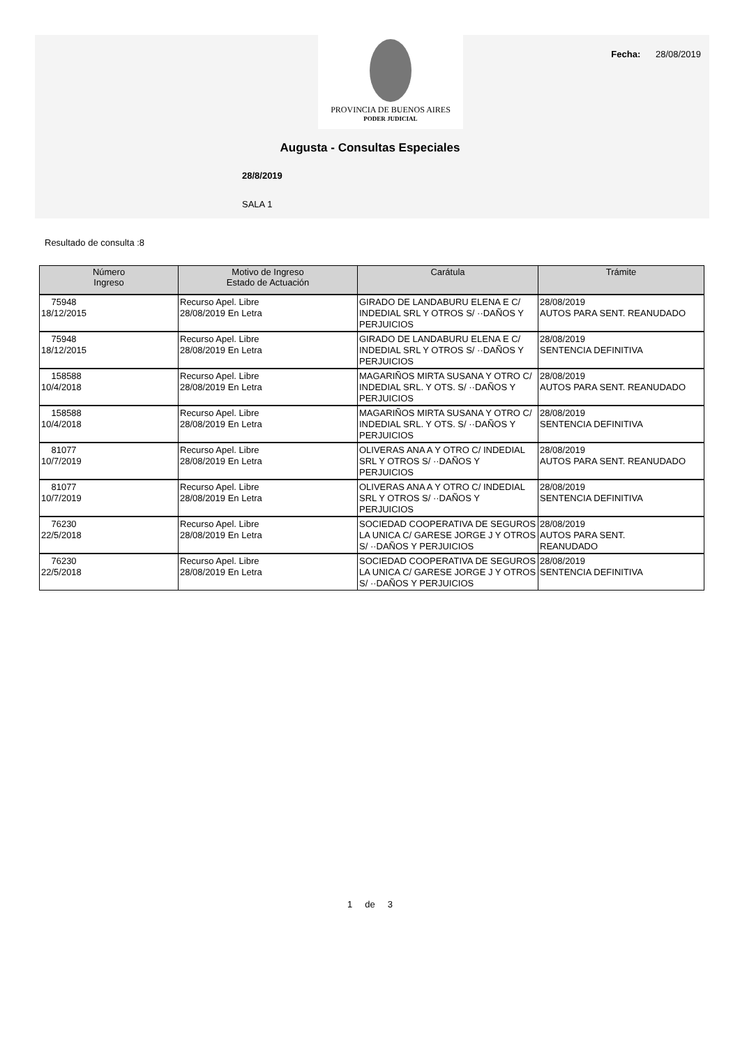PROVINCIA DE BUENOS AIRES
PODER JUDICIAL
Fecha: 28/08/2019
Augusta - Consultas Especiales
28/8/2019
SALA 1
Resultado de consulta :8
| Número Ingreso | Motivo de Ingreso Estado de Actuación | Carátula | Trámite |
| --- | --- | --- | --- |
| 75948 18/12/2015 | Recurso Apel. Libre 28/08/2019 En Letra | GIRADO DE LANDABURU ELENA E C/ INDEDIAL SRL Y OTROS S/ ··DAÑOS Y PERJUICIOS | 28/08/2019 AUTOS PARA SENT. REANUDADO |
| 75948 18/12/2015 | Recurso Apel. Libre 28/08/2019 En Letra | GIRADO DE LANDABURU ELENA E C/ INDEDIAL SRL Y OTROS S/ ··DAÑOS Y PERJUICIOS | 28/08/2019 SENTENCIA DEFINITIVA |
| 158588 10/4/2018 | Recurso Apel. Libre 28/08/2019 En Letra | MAGARIÑOS MIRTA SUSANA Y OTRO C/ INDEDIAL SRL. Y OTS. S/ ··DAÑOS Y PERJUICIOS | 28/08/2019 AUTOS PARA SENT. REANUDADO |
| 158588 10/4/2018 | Recurso Apel. Libre 28/08/2019 En Letra | MAGARIÑOS MIRTA SUSANA Y OTRO C/ INDEDIAL SRL. Y OTS. S/ ··DAÑOS Y PERJUICIOS | 28/08/2019 SENTENCIA DEFINITIVA |
| 81077 10/7/2019 | Recurso Apel. Libre 28/08/2019 En Letra | OLIVERAS ANA A Y OTRO C/ INDEDIAL SRL Y OTROS S/ ··DAÑOS Y PERJUICIOS | 28/08/2019 AUTOS PARA SENT. REANUDADO |
| 81077 10/7/2019 | Recurso Apel. Libre 28/08/2019 En Letra | OLIVERAS ANA A Y OTRO C/ INDEDIAL SRL Y OTROS S/ ··DAÑOS Y PERJUICIOS | 28/08/2019 SENTENCIA DEFINITIVA |
| 76230 22/5/2018 | Recurso Apel. Libre 28/08/2019 En Letra | SOCIEDAD COOPERATIVA DE SEGUROS LA UNICA C/ GARESE JORGE J Y OTROS S/ ··DAÑOS Y PERJUICIOS | 28/08/2019 AUTOS PARA SENT. REANUDADO |
| 76230 22/5/2018 | Recurso Apel. Libre 28/08/2019 En Letra | SOCIEDAD COOPERATIVA DE SEGUROS LA UNICA C/ GARESE JORGE J Y OTROS S/ ··DAÑOS Y PERJUICIOS | 28/08/2019 SENTENCIA DEFINITIVA |
1 de 3